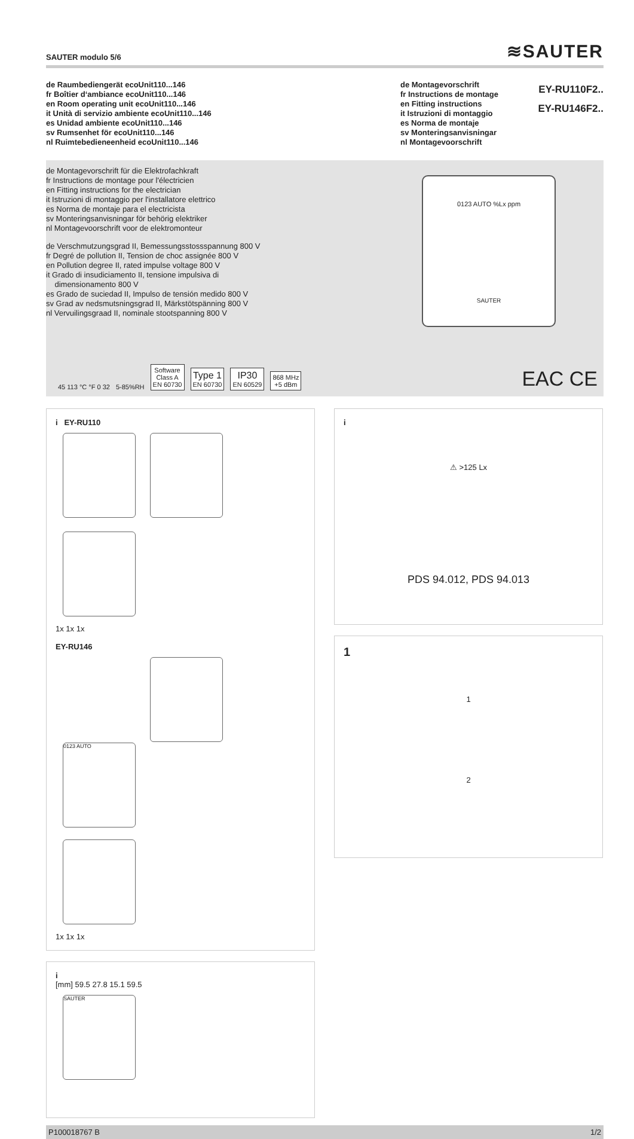SAUTER modulo 5/6 ≋SAUTER
de Raumbediengerät ecoUnit110...146
fr Boîtier d‘ambiance ecoUnit110...146
en Room operating unit ecoUnit110...146
it Unità di servizio ambiente ecoUnit110...146
es Unidad ambiente ecoUnit110...146
sv Rumsenhet för ecoUnit110...146
nl Ruimtebedieneenheid ecoUnit110...146
de Montagevorschrift
fr Instructions de montage
en Fitting instructions
it Istruzioni di montaggio
es Norma de montaje
sv Monteringsanvisningar
nl Montagevoorschrift
EY-RU110F2..
EY-RU146F2..
de Montagevorschrift für die Elektrofachkraft
fr Instructions de montage pour l'électricien
en Fitting instructions for the electrician
it Istruzioni di montaggio per l'installatore elettrico
es Norma de montaje para el electricista
sv Monteringsanvisningar för behörig elektriker
nl Montagevoorschrift voor de elektromonteur
de Verschmutzungsgrad II, Bemessungsstossspannung 800 V
fr Degré de pollution II, Tension de choc assignée 800 V
en Pollution degree II, rated impulse voltage 800 V
it Grado di insudiciamento II, tensione impulsiva di
dimensionamento 800 V
es Grado de suciedad II, Impulso de tensión medido 800 V
sv Grad av nedsmutsningsgrad II, Märkstötspänning 800 V
nl Vervuilingsgraad II, nominale stootspanning 800 V
0123 AUTO %Lx ppm
SAUTER
45 113 °C °F 0 32 5-85%RH Software
Class A
EN 60730 Type 1
EN 60730 IP30
EN 60529 868 MHz
+5 dBm
EAC CE
i EY-RU110
1x 1x 1x
EY-RU146
0123 AUTO
1x 1x 1x
i
[mm] 59.5 27.8 15.1 59.5
SAUTER
i
⚠ >125 Lx
PDS 94.012, PDS 94.013
1
1
2
P100018767 B 1/2